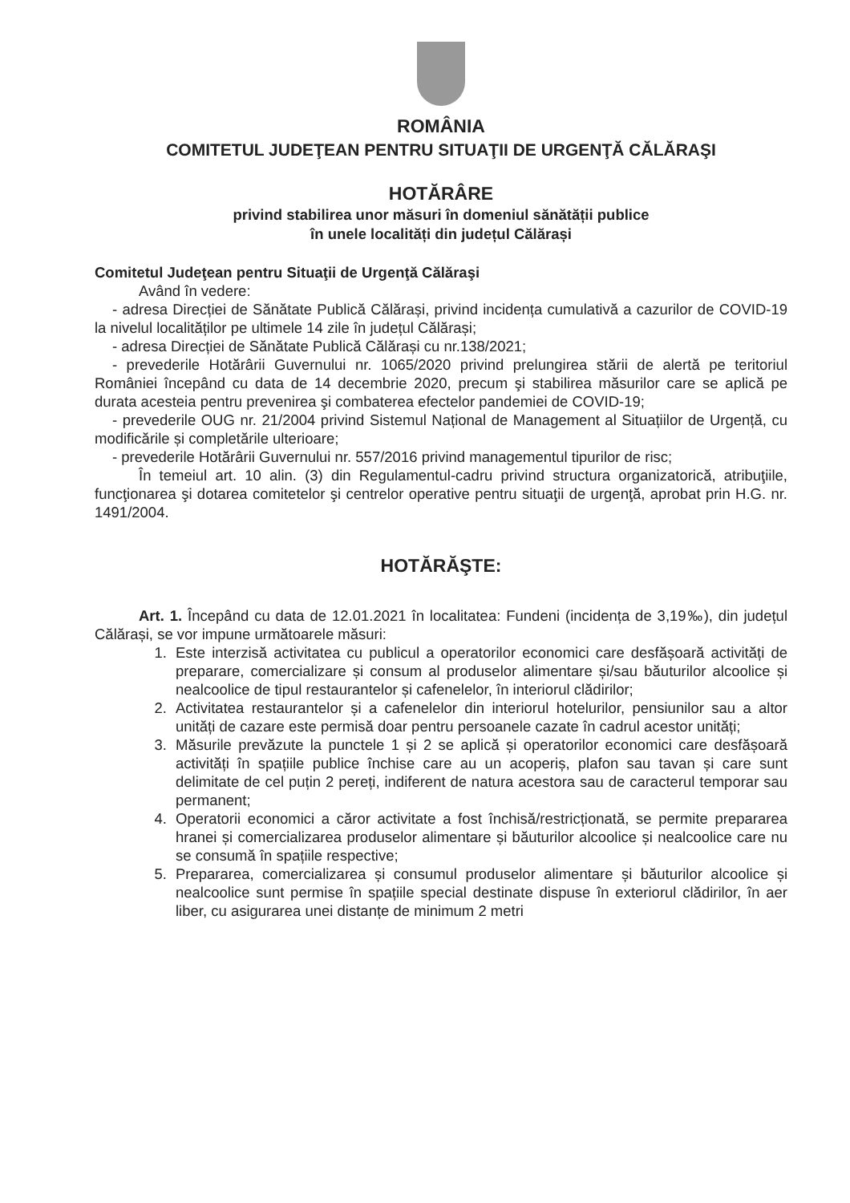ROMÂNIA
COMITETUL JUDEŢEAN PENTRU SITUAŢII DE URGENŢĂ CĂLĂRAŞI
HOTĂRÂRE
privind stabilirea unor măsuri în domeniul sănătății publice
în unele localități din județul Călărași
Comitetul Judeţean pentru Situaţii de Urgenţă Călăraşi
Având în vedere:
- adresa Direcției de Sănătate Publică Călărași, privind incidența cumulativă a cazurilor de COVID-19 la nivelul localităților pe ultimele 14 zile în județul Călărași;
- adresa Direcției de Sănătate Publică Călărași cu nr.138/2021;
- prevederile Hotărârii Guvernului nr. 1065/2020 privind prelungirea stării de alertă pe teritoriul României începând cu data de 14 decembrie 2020, precum şi stabilirea măsurilor care se aplică pe durata acesteia pentru prevenirea şi combaterea efectelor pandemiei de COVID-19;
- prevederile OUG nr. 21/2004 privind Sistemul Național de Management al Situațiilor de Urgență, cu modificările și completările ulterioare;
- prevederile Hotărârii Guvernului nr. 557/2016 privind managementul tipurilor de risc;
În temeiul art. 10 alin. (3) din Regulamentul-cadru privind structura organizatorică, atribuţiile, funcţionarea şi dotarea comitetelor şi centrelor operative pentru situaţii de urgenţă, aprobat prin H.G. nr. 1491/2004.
HOTĂRĂŞTE:
Art. 1. Începând cu data de 12.01.2021 în localitatea: Fundeni (incidența de 3,19‰), din județul Călărași, se vor impune următoarele măsuri:
1. Este interzisă activitatea cu publicul a operatorilor economici care desfășoară activități de preparare, comercializare și consum al produselor alimentare și/sau băuturilor alcoolice și nealcoolice de tipul restaurantelor și cafenelelor, în interiorul clădirilor;
2. Activitatea restaurantelor și a cafenelelor din interiorul hotelurilor, pensiunilor sau a altor unități de cazare este permisă doar pentru persoanele cazate în cadrul acestor unități;
3. Măsurile prevăzute la punctele 1 și 2 se aplică și operatorilor economici care desfășoară activități în spațiile publice închise care au un acoperiș, plafon sau tavan și care sunt delimitate de cel puțin 2 pereți, indiferent de natura acestora sau de caracterul temporar sau permanent;
4. Operatorii economici a căror activitate a fost închisă/restricționată, se permite prepararea hranei și comercializarea produselor alimentare și băuturilor alcoolice și nealcoolice care nu se consumă în spațiile respective;
5. Prepararea, comercializarea și consumul produselor alimentare și băuturilor alcoolice și nealcoolice sunt permise în spațiile special destinate dispuse în exteriorul clădirilor, în aer liber, cu asigurarea unei distanțe de minimum 2 metri